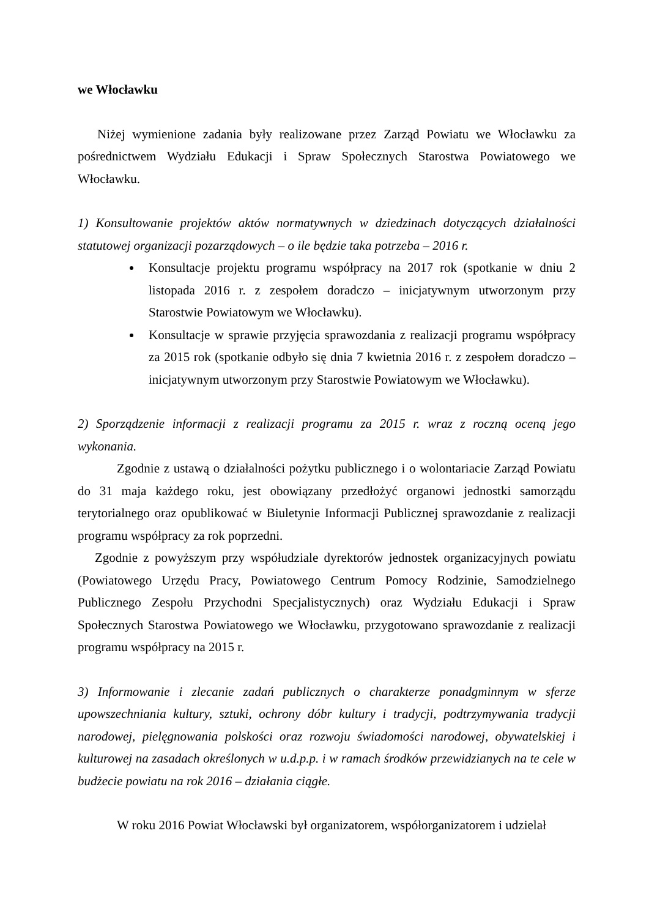we Włocławku
Niżej wymienione zadania były realizowane przez Zarząd Powiatu we Włocławku za pośrednictwem Wydziału Edukacji i Spraw Społecznych Starostwa Powiatowego we Włocławku.
1) Konsultowanie projektów aktów normatywnych w dziedzinach dotyczących działalności statutowej organizacji pozarządowych – o ile będzie taka potrzeba – 2016 r.
Konsultacje projektu programu współpracy na 2017 rok (spotkanie w dniu 2 listopada 2016 r. z zespołem doradczo – inicjatywnym utworzonym przy Starostwie Powiatowym we Włocławku).
Konsultacje w sprawie przyjęcia sprawozdania z realizacji programu współpracy za 2015 rok (spotkanie odbyło się dnia 7 kwietnia 2016 r. z zespołem doradczo – inicjatywnym utworzonym przy Starostwie Powiatowym we Włocławku).
2) Sporządzenie informacji z realizacji programu za 2015 r. wraz z roczną oceną jego wykonania.
Zgodnie z ustawą o działalności pożytku publicznego i o wolontariacie Zarząd Powiatu do 31 maja każdego roku, jest obowiązany przedłożyć organowi jednostki samorządu terytorialnego oraz opublikować w Biuletynie Informacji Publicznej sprawozdanie z realizacji programu współpracy za rok poprzedni.
Zgodnie z powyższym przy współudziale dyrektorów jednostek organizacyjnych powiatu (Powiatowego Urzędu Pracy, Powiatowego Centrum Pomocy Rodzinie, Samodzielnego Publicznego Zespołu Przychodni Specjalistycznych) oraz Wydziału Edukacji i Spraw Społecznych Starostwa Powiatowego we Włocławku, przygotowano sprawozdanie z realizacji programu współpracy na 2015 r.
3) Informowanie i zlecanie zadań publicznych o charakterze ponadgminnym w sferze upowszechniania kultury, sztuki, ochrony dóbr kultury i tradycji, podtrzymywania tradycji narodowej, pielęgnowania polskości oraz rozwoju świadomości narodowej, obywatelskiej i kulturowej na zasadach określonych w u.d.p.p. i w ramach środków przewidzianych na te cele w budżecie powiatu na rok 2016 – działania ciągłe.
W roku 2016 Powiat Włocławski był organizatorem, współorganizatorem i udzielał